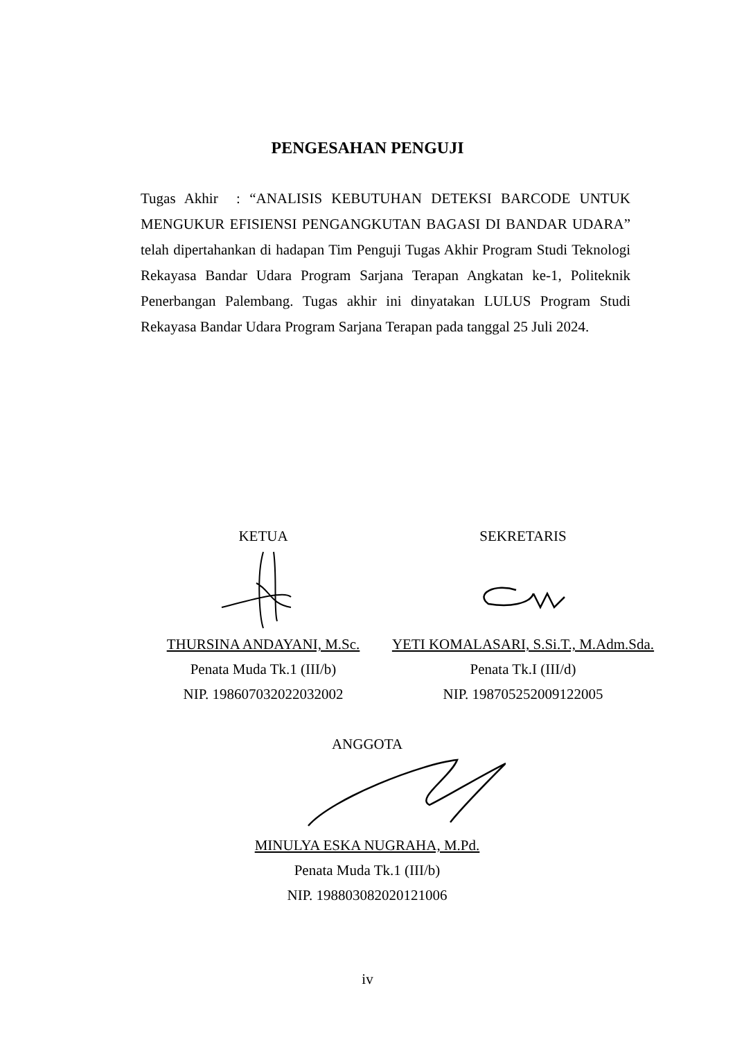PENGESAHAN PENGUJI
Tugas Akhir : “ANALISIS KEBUTUHAN DETEKSI BARCODE UNTUK MENGUKUR EFISIENSI PENGANGKUTAN BAGASI DI BANDAR UDARA” telah dipertahankan di hadapan Tim Penguji Tugas Akhir Program Studi Teknologi Rekayasa Bandar Udara Program Sarjana Terapan Angkatan ke-1, Politeknik Penerbangan Palembang. Tugas akhir ini dinyatakan LULUS Program Studi Rekayasa Bandar Udara Program Sarjana Terapan pada tanggal 25 Juli 2024.
KETUA
THURSINA ANDAYANI, M.Sc.
Penata Muda Tk.1 (III/b)
NIP. 198607032022032002
SEKRETARIS
YETI KOMALASARI, S.Si.T., M.Adm.Sda.
Penata Tk.I (III/d)
NIP. 198705252009122005
ANGGOTA
MINULYA ESKA NUGRAHA, M.Pd.
Penata Muda Tk.1 (III/b)
NIP. 198803082020121006
iv